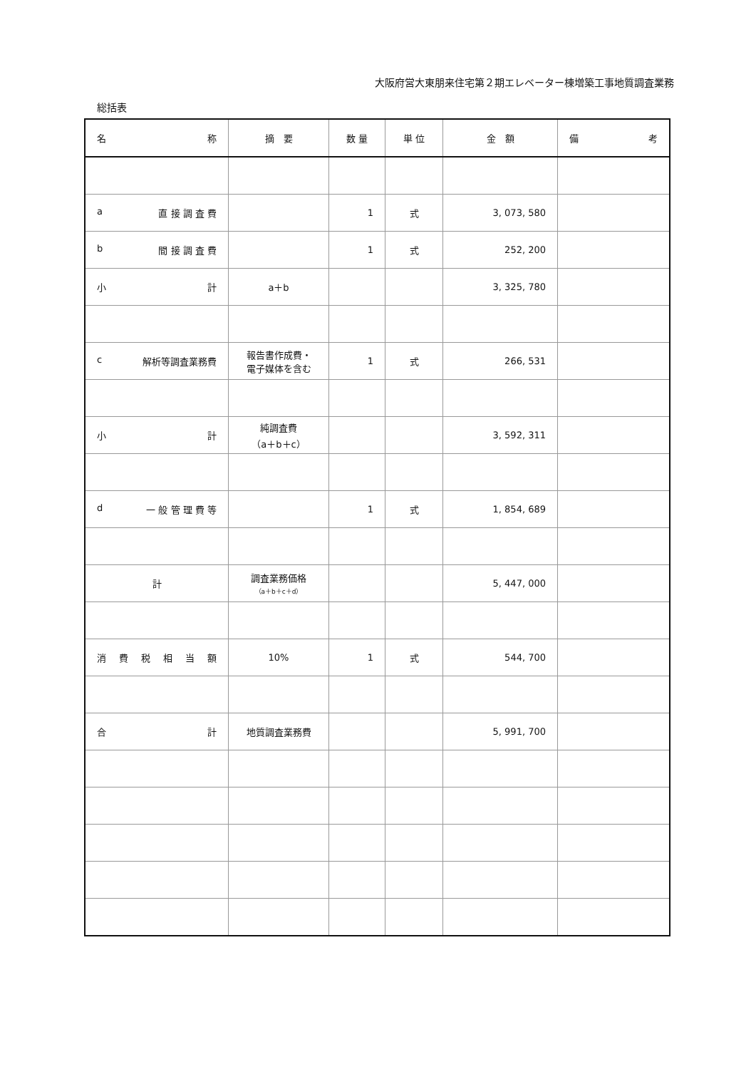大阪府営大東朋来住宅第２期エレベーター棟増築工事地質調査業務
総括表
| 名 称 | 摘 要 | 数 量 | 単 位 | 金 額 | 備 考 |
| --- | --- | --- | --- | --- | --- |
| a 直 接 調 査 費 | | 1 | 式 | 3, 073, 580 | |
| b 間 接 調 査 費 | | 1 | 式 | 252, 200 | |
| 小 計 | a＋b | | | 3, 325, 780 | |
| c 解析等調査業務費 | 報告書作成費・ 電子媒体を含む | 1 | 式 | 266, 531 | |
| 小 計 | 純調査費 （a＋b＋c） | | | 3, 592, 311 | |
| d 一 般 管 理 費 等 | | 1 | 式 | 1, 854, 689 | |
| 計 | 調査業務価格 （a＋b＋c＋d） | | | 5, 447, 000 | |
| 消 費 税 相 当 額 | 10% | 1 | 式 | 544, 700 | |
| 合 計 | 地質調査業務費 | | | 5, 991, 700 | |